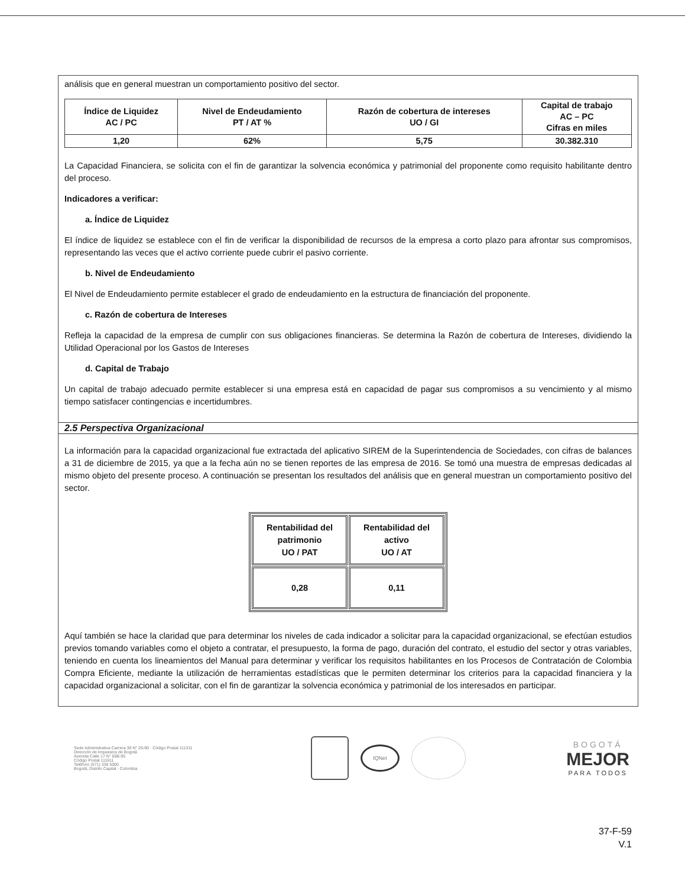análisis que en general muestran un comportamiento positivo del sector.
| Índice de Liquidez AC / PC | Nivel de Endeudamiento PT / AT % | Razón de cobertura de intereses UO / GI | Capital de trabajo AC – PC Cifras en miles |
| --- | --- | --- | --- |
| 1,20 | 62% | 5,75 | 30.382.310 |
La Capacidad Financiera, se solicita con el fin de garantizar la solvencia económica y patrimonial del proponente como requisito habilitante dentro del proceso.
Indicadores a verificar:
a. Índice de Liquidez
El índice de liquidez se establece con el fin de verificar la disponibilidad de recursos de la empresa a corto plazo para afrontar sus compromisos, representando las veces que el activo corriente puede cubrir el pasivo corriente.
b. Nivel de Endeudamiento
El Nivel de Endeudamiento permite establecer el grado de endeudamiento en la estructura de financiación del proponente.
c. Razón de cobertura de Intereses
Refleja la capacidad de la empresa de cumplir con sus obligaciones financieras. Se determina la Razón de cobertura de Intereses, dividiendo la Utilidad Operacional por los Gastos de Intereses
d. Capital de Trabajo
Un capital de trabajo adecuado permite establecer si una empresa está en capacidad de pagar sus compromisos a su vencimiento y al mismo tiempo satisfacer contingencias e incertidumbres.
2.5 Perspectiva Organizacional
La información para la capacidad organizacional fue extractada del aplicativo SIREM de la Superintendencia de Sociedades, con cifras de balances a 31 de diciembre de 2015, ya que a la fecha aún no se tienen reportes de las empresa de 2016. Se tomó una muestra de empresas dedicadas al mismo objeto del presente proceso. A continuación se presentan los resultados del análisis que en general muestran un comportamiento positivo del sector.
| Rentabilidad del patrimonio UO / PAT | Rentabilidad del activo UO / AT |
| --- | --- |
| 0,28 | 0,11 |
Aquí también se hace la claridad que para determinar los niveles de cada indicador a solicitar para la capacidad organizacional, se efectúan estudios previos tomando variables como el objeto a contratar, el presupuesto, la forma de pago, duración del contrato, el estudio del sector y otras variables, teniendo en cuenta los lineamientos del Manual para determinar y verificar los requisitos habilitantes en los Procesos de Contratación de Colombia Compra Eficiente, mediante la utilización de herramientas estadísticas que le permiten determinar los criterios para la capacidad financiera y la capacidad organizacional a solicitar, con el fin de garantizar la solvencia económica y patrimonial de los interesados en participar.
Sede Administrativa Carrera 30 N° 25-90 · Código Postal 111311
Dirección de Impuestos de Bogotá
Avenida Calle 17 N° 65B-95
Código Postal 111611
Teléfono (571) 338 5000
Bogotá, Distrito Capital - Colombia
IQNet
BOGOTÁ
MEJOR
PARA TODOS
37-F-59
V.1